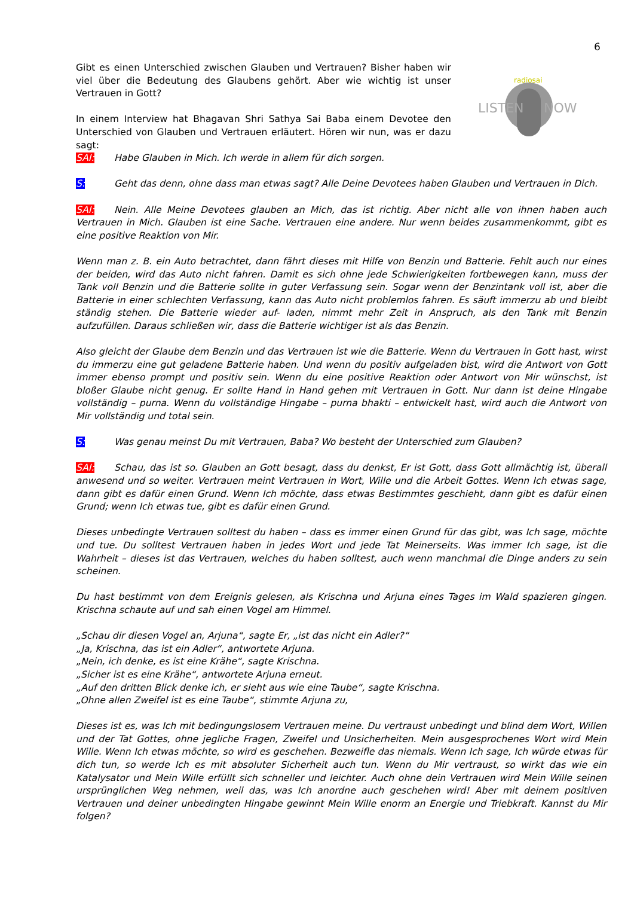6
LISTEN
NOW
radiosai
Gibt es einen Unterschied zwischen Glauben und Vertrauen? Bisher haben wir viel über die Bedeutung des Glaubens gehört. Aber wie wichtig ist unser Vertrauen in Gott?
In einem Interview hat Bhagavan Shri Sathya Sai Baba einem Devotee den Unterschied von Glauben und Vertrauen erläutert. Hören wir nun, was er dazu sagt:
SAI: Habe Glauben in Mich. Ich werde in allem für dich sorgen.
S: Geht das denn, ohne dass man etwas sagt? Alle Deine Devotees haben Glauben und Vertrauen in Dich.
SAI: Nein. Alle Meine Devotees glauben an Mich, das ist richtig. Aber nicht alle von ihnen haben auch Vertrauen in Mich. Glauben ist eine Sache. Vertrauen eine andere. Nur wenn beides zusammenkommt, gibt es eine positive Reaktion von Mir.
Wenn man z. B. ein Auto betrachtet, dann fährt dieses mit Hilfe von Benzin und Batterie. Fehlt auch nur eines der beiden, wird das Auto nicht fahren. Damit es sich ohne jede Schwierigkeiten fortbewegen kann, muss der Tank voll Benzin und die Batterie sollte in guter Verfassung sein. Sogar wenn der Benzintank voll ist, aber die Batterie in einer schlechten Verfassung, kann das Auto nicht problemlos fahren. Es säuft immerzu ab und bleibt ständig stehen. Die Batterie wieder auf- laden, nimmt mehr Zeit in Anspruch, als den Tank mit Benzin aufzufüllen. Daraus schließen wir, dass die Batterie wichtiger ist als das Benzin.
Also gleicht der Glaube dem Benzin und das Vertrauen ist wie die Batterie. Wenn du Vertrauen in Gott hast, wirst du immerzu eine gut geladene Batterie haben. Und wenn du positiv aufgeladen bist, wird die Antwort von Gott immer ebenso prompt und positiv sein. Wenn du eine positive Reaktion oder Antwort von Mir wünschst, ist bloßer Glaube nicht genug. Er sollte Hand in Hand gehen mit Vertrauen in Gott. Nur dann ist deine Hingabe vollständig – purna. Wenn du vollständige Hingabe – purna bhakti – entwickelt hast, wird auch die Antwort von Mir vollständig und total sein.
S: Was genau meinst Du mit Vertrauen, Baba? Wo besteht der Unterschied zum Glauben?
SAI: Schau, das ist so. Glauben an Gott besagt, dass du denkst, Er ist Gott, dass Gott allmächtig ist, überall anwesend und so weiter. Vertrauen meint Vertrauen in Wort, Wille und die Arbeit Gottes. Wenn Ich etwas sage, dann gibt es dafür einen Grund. Wenn Ich möchte, dass etwas Bestimmtes geschieht, dann gibt es dafür einen Grund; wenn Ich etwas tue, gibt es dafür einen Grund.
Dieses unbedingte Vertrauen solltest du haben – dass es immer einen Grund für das gibt, was Ich sage, möchte und tue. Du solltest Vertrauen haben in jedes Wort und jede Tat Meinerseits. Was immer Ich sage, ist die Wahrheit – dieses ist das Vertrauen, welches du haben solltest, auch wenn manchmal die Dinge anders zu sein scheinen.
Du hast bestimmt von dem Ereignis gelesen, als Krischna und Arjuna eines Tages im Wald spazieren gingen. Krischna schaute auf und sah einen Vogel am Himmel.
„Schau dir diesen Vogel an, Arjuna“, sagte Er, „ist das nicht ein Adler?“
„Ja, Krischna, das ist ein Adler“, antwortete Arjuna.
„Nein, ich denke, es ist eine Krähe“, sagte Krischna.
„Sicher ist es eine Krähe“, antwortete Arjuna erneut.
„Auf den dritten Blick denke ich, er sieht aus wie eine Taube“, sagte Krischna.
„Ohne allen Zweifel ist es eine Taube“, stimmte Arjuna zu,
Dieses ist es, was Ich mit bedingungslosem Vertrauen meine. Du vertraust unbedingt und blind dem Wort, Willen und der Tat Gottes, ohne jegliche Fragen, Zweifel und Unsicherheiten. Mein ausgesprochenes Wort wird Mein Wille. Wenn Ich etwas möchte, so wird es geschehen. Bezweifle das niemals. Wenn Ich sage, Ich würde etwas für dich tun, so werde Ich es mit absoluter Sicherheit auch tun. Wenn du Mir vertraust, so wirkt das wie ein Katalysator und Mein Wille erfüllt sich schneller und leichter. Auch ohne dein Vertrauen wird Mein Wille seinen ursprünglichen Weg nehmen, weil das, was Ich anordne auch geschehen wird! Aber mit deinem positiven Vertrauen und deiner unbedingten Hingabe gewinnt Mein Wille enorm an Energie und Triebkraft. Kannst du Mir folgen?